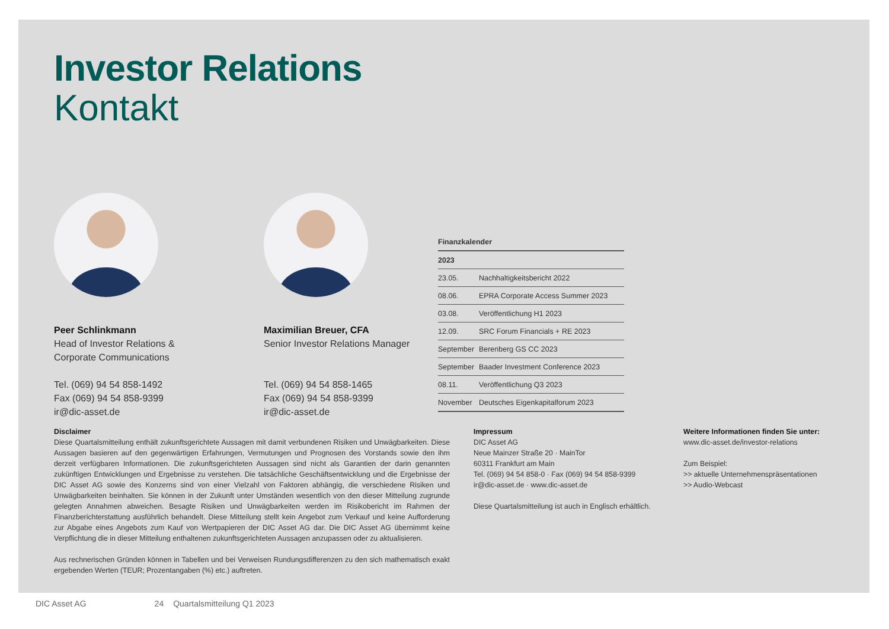Investor Relations
Kontakt
Peer Schlinkmann
Head of Investor Relations &
Corporate Communications
Tel. (069) 94 54 858-1492
Fax (069) 94 54 858-9399
ir@dic-asset.de
Maximilian Breuer, CFA
Senior Investor Relations Manager
Tel. (069) 94 54 858-1465
Fax (069) 94 54 858-9399
ir@dic-asset.de
| Finanzkalender | |
| --- | --- |
| 2023 | |
| 23.05. | Nachhaltigkeitsbericht 2022 |
| 08.06. | EPRA Corporate Access Summer 2023 |
| 03.08. | Veröffentlichung H1 2023 |
| 12.09. | SRC Forum Financials + RE 2023 |
| September | Berenberg GS CC 2023 |
| September | Baader Investment Conference 2023 |
| 08.11. | Veröffentlichung Q3 2023 |
| November | Deutsches Eigenkapitalforum 2023 |
Disclaimer
Diese Quartalsmitteilung enthält zukunftsgerichtete Aussagen mit damit verbundenen Risiken und Unwägbarkeiten. Diese Aussagen basieren auf den gegenwärtigen Erfahrungen, Vermutungen und Prognosen des Vorstands sowie den ihm derzeit verfügbaren Informationen. Die zukunftsgerichteten Aussagen sind nicht als Garantien der darin genannten zukünftigen Entwicklungen und Ergebnisse zu verstehen. Die tatsächliche Geschäftsentwicklung und die Ergebnisse der DIC Asset AG sowie des Konzerns sind von einer Vielzahl von Faktoren abhängig, die verschiedene Risiken und Unwägbarkeiten beinhalten. Sie können in der Zukunft unter Umständen wesentlich von den dieser Mitteilung zugrunde gelegten Annahmen abweichen. Besagte Risiken und Unwägbarkeiten werden im Risikobericht im Rahmen der Finanzberichterstattung ausführlich behandelt. Diese Mitteilung stellt kein Angebot zum Verkauf und keine Aufforderung zur Abgabe eines Angebots zum Kauf von Wertpapieren der DIC Asset AG dar. Die DIC Asset AG übernimmt keine Verpflichtung die in dieser Mitteilung enthaltenen zukunftsgerichteten Aussagen anzupassen oder zu aktualisieren.
Aus rechnerischen Gründen können in Tabellen und bei Verweisen Rundungsdifferenzen zu den sich mathematisch exakt ergebenden Werten (TEUR; Prozentangaben (%) etc.) auftreten.
Impressum
DIC Asset AG
Neue Mainzer Straße 20 · MainTor
60311 Frankfurt am Main
Tel. (069) 94 54 858-0 · Fax (069) 94 54 858-9399
ir@dic-asset.de · www.dic-asset.de
Diese Quartalsmitteilung ist auch in Englisch erhältlich.
Weitere Informationen finden Sie unter:
www.dic-asset.de/investor-relations
Zum Beispiel:
>> aktuelle Unternehmenspräsentationen
>> Audio-Webcast
DIC Asset AG 24 Quartalsmitteilung Q1 2023